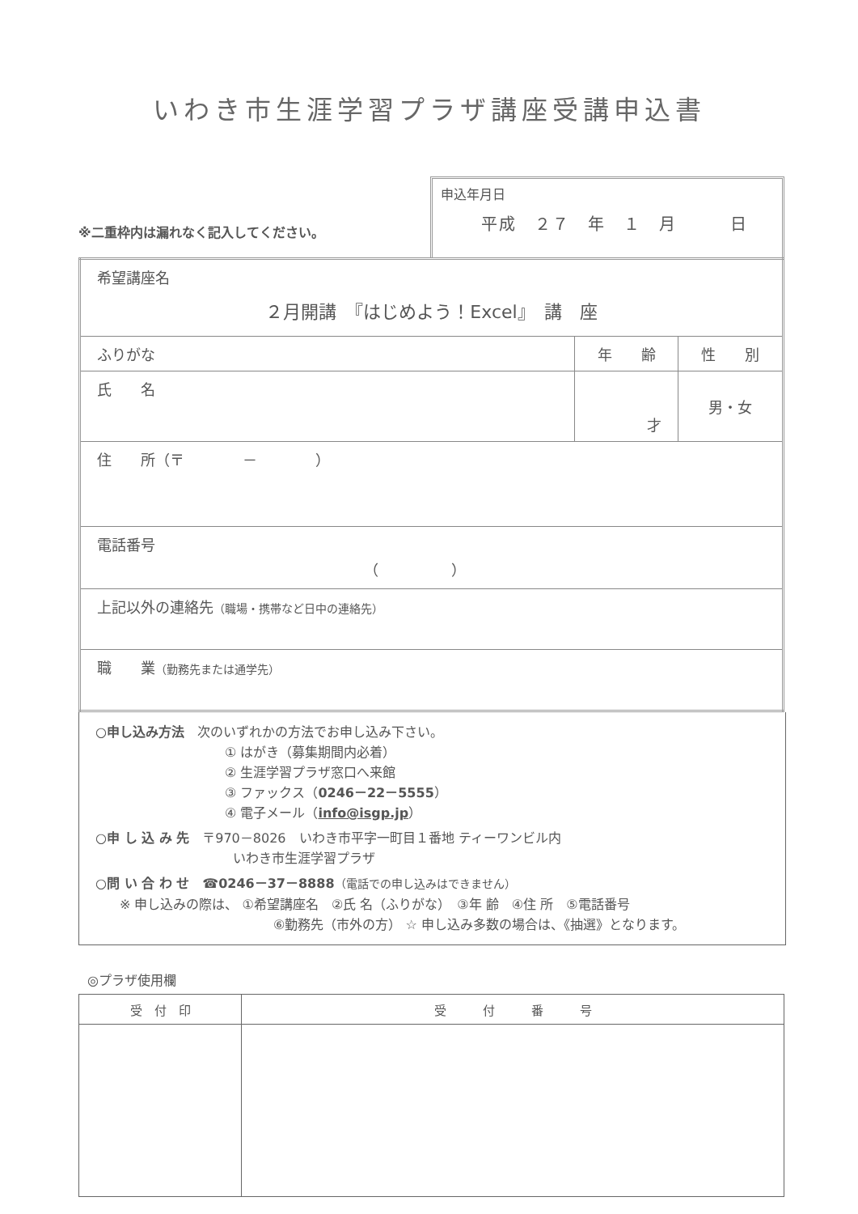いわき市生涯学習プラザ講座受講申込書
※二重枠内は漏れなく記入してください。
申込年月日
平成　２７　年　１　月　　　日
| 希望講座名 ２月開講 『はじめよう！Excel』 講 座 | | |
| ふりがな | 年 齢 | 性 別 |
| 氏 名 | 才 | 男・女 |
| 住 所（〒 － ） | | |
| 電話番号 （ ） | | |
| 上記以外の連絡先 （職場・携帯など日中の連絡先） | | |
| 職 業 （勤務先または通学先） | | |
○申し込み方法　次のいずれかの方法でお申し込み下さい。
① はがき（募集期間内必着）
② 生涯学習プラザ窓口へ来館
③ ファックス（0246－22－5555）
④ 電子メール（info@isgp.jp）
○申 し 込 み 先　〒970－8026　いわき市平字一町目１番地 ティーワンビル内
いわき市生涯学習プラザ
○問 い 合 わ せ　☎0246－37－8888（電話での申し込みはできません）
※ 申し込みの際は、 ①希望講座名　②氏 名（ふりがな）　③年 齢　④住 所　⑤電話番号
⑥勤務先（市外の方） ☆ 申し込み多数の場合は、《抽選》となります。
◎プラザ使用欄
| 受 付 印 | 受 付 番 号 |
| --- | --- |